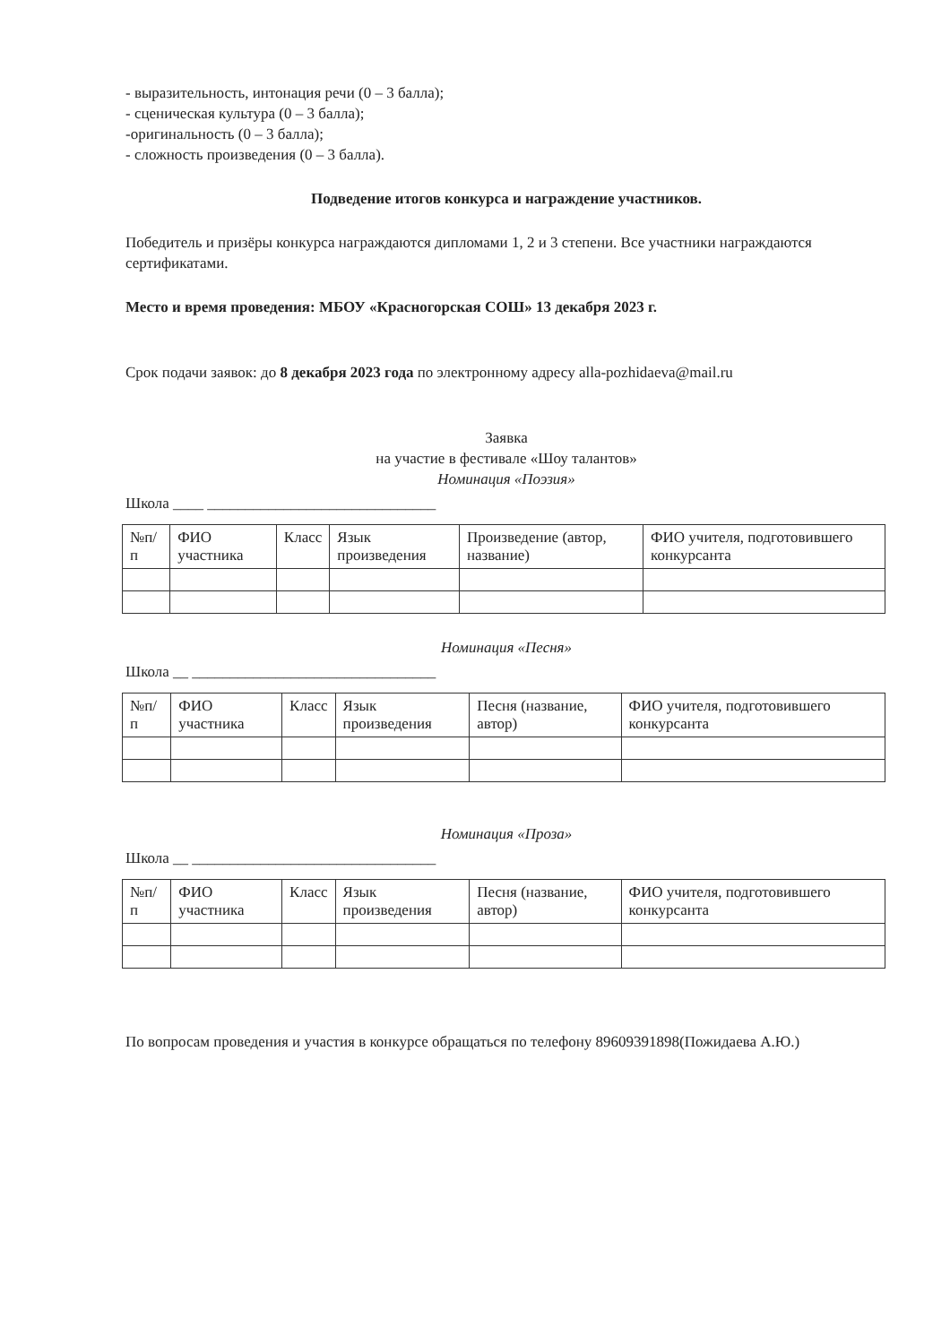- выразительность, интонация речи (0 – 3 балла);
- сценическая культура (0 – 3 балла);
-оригинальность (0 – 3 балла);
- сложность произведения (0 – 3 балла).
Подведение итогов конкурса и награждение участников.
Победитель и призёры конкурса награждаются дипломами 1, 2 и 3 степени. Все участники награждаются сертификатами.
Место и время проведения: МБОУ «Красногорская СОШ» 13 декабря 2023 г.
Срок подачи заявок: до 8 декабря 2023 года по электронному адресу alla-pozhidaeva@mail.ru
Заявка
на участие в фестивале «Шоу талантов»
Номинация «Поэзия»
Школа ____ ______________________________
| №п/п | ФИО участника | Класс | Язык произведения | Произведение (автор, название) | ФИО учителя, подготовившего конкурсанта |
| --- | --- | --- | --- | --- | --- |
Номинация «Песня»
Школа __ ________________________________
| №п/п | ФИО участника | Класс | Язык произведения | Песня (название, автор) | ФИО учителя, подготовившего конкурсанта |
| --- | --- | --- | --- | --- | --- |
Номинация «Проза»
Школа __ ________________________________
| №п/п | ФИО участника | Класс | Язык произведения | Песня (название, автор) | ФИО учителя, подготовившего конкурсанта |
| --- | --- | --- | --- | --- | --- |
По вопросам проведения и участия в конкурсе обращаться по телефону 89609391898(Пожидаева А.Ю.)